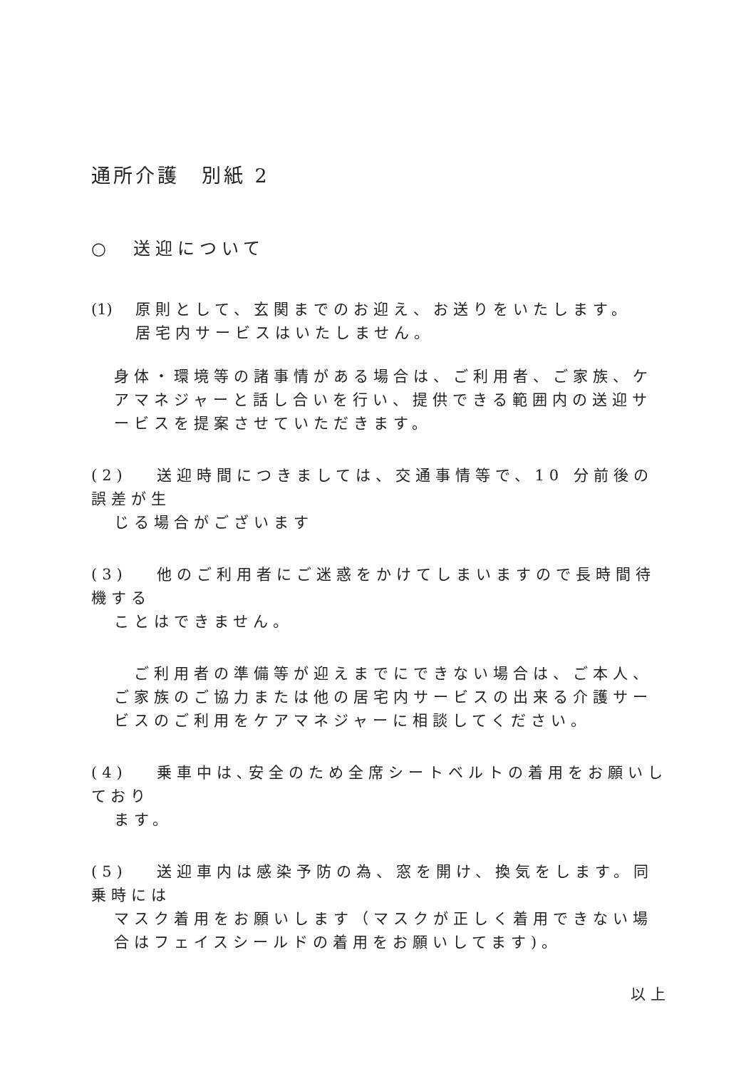通所介護　別紙 2
○　送迎について
(1) 原則として、玄関までのお迎え、お送りをいたします。
居宅内サービスはいたしません。
身体・環境等の諸事情がある場合は、ご利用者、ご家族、ケアマネジャーと話し合いを行い、提供できる範囲内の送迎サービスを提案させていただきます。
(2)　 送迎時間につきましては、交通事情等で、10 分前後の誤差が生
じる場合がございます
(3)　 他のご利用者にご迷惑をかけてしまいますので長時間待機する
ことはできません。
　ご利用者の準備等が迎えまでにできない場合は、ご本人、ご家族のご協力または他の居宅内サービスの出来る介護サービスのご利用をケアマネジャーに相談してください。
(4)　 乗車中は､安全のため全席シートベルトの着用をお願いしており
ます。
(5)　 送迎車内は感染予防の為、窓を開け、換気をします。同乗時には
マスク着用をお願いします（マスクが正しく着用できない場合はフェイスシールドの着用をお願いしてます)。
以上